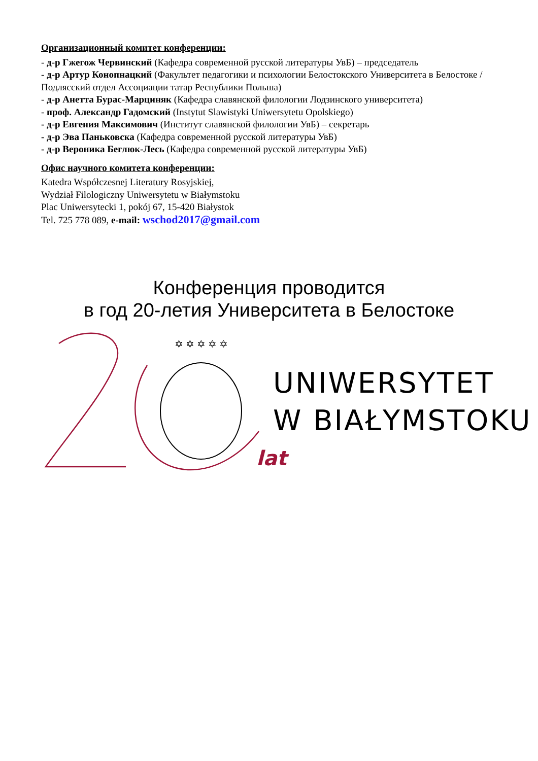Организационный комитет конференции:
- д-р Гжегож Червинский (Кафедра современной русской литературы УвБ) – председатель
- д-р Артур Конопнацкий (Факультет педагогики и психологии Белостокского Университета в Белостоке / Подлясский отдел Ассоциации татар Республики Польша)
- д-р Анетта Бурас-Марциняк (Кафедра славянской филологии Лодзинского университета)
- проф. Александр Гадомский (Instytut Slawistyki Uniwersytetu Opolskiego)
- д-р Евгения Максимович (Институт славянской филологии УвБ) – секретарь
- д-р Эва Паньковска (Кафедра современной русской литературы УвБ)
- д-р Вероника Беглюк-Лесь (Кафедра современной русской литературы УвБ)
Офис научного комитета конференции:
Katedra Współczesnej Literatury Rosyjskiej,
Wydział Filologiczny Uniwersytetu w Białymstoku
Plac Uniwersytecki 1, pokój 67, 15-420 Białystok
Tel. 725 778 089, e-mail: wschod2017@gmail.com
Конференция проводится
в год 20-летия Университета в Белостоке
✡ ✡ ✡ ✡ ✡
UNIWERSYTET
W BIAŁYMSTOKU
lat